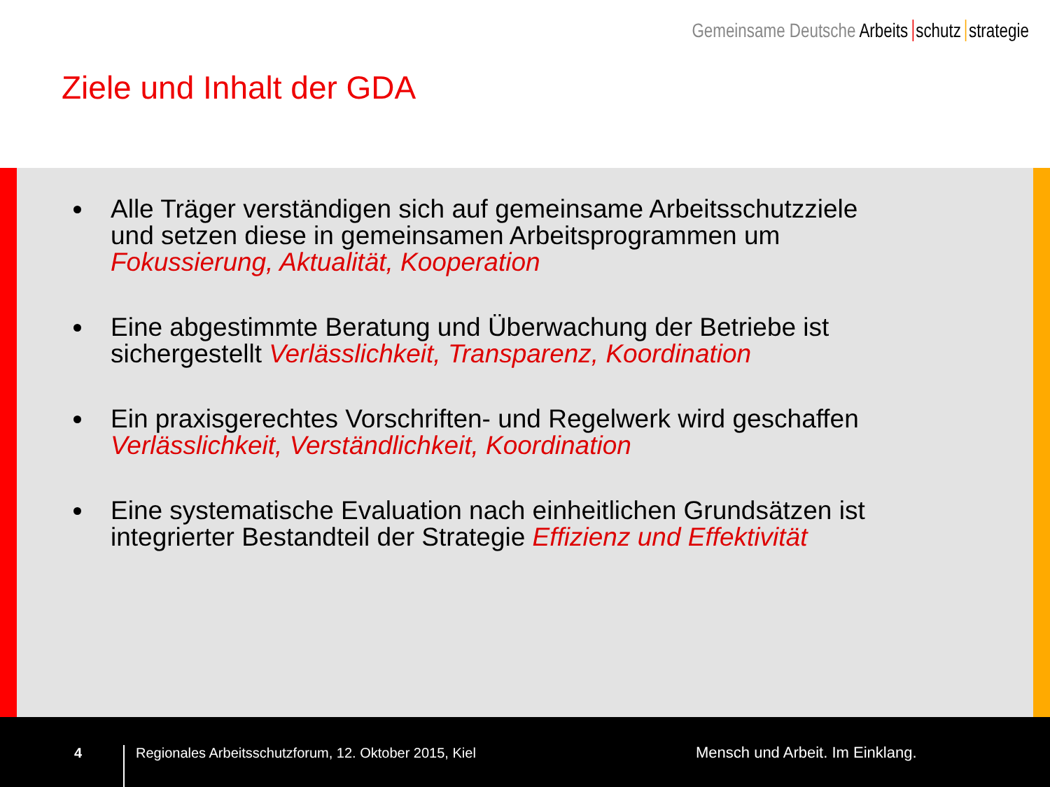Gemeinsame Deutsche Arbeits schutz strategie
Ziele und Inhalt der GDA
Alle Träger verständigen sich auf gemeinsame Arbeitsschutzziele und setzen diese in gemeinsamen Arbeitsprogrammen um Fokussierung, Aktualität, Kooperation
Eine abgestimmte Beratung und Überwachung der Betriebe ist sichergestellt Verlässlichkeit, Transparenz, Koordination
Ein praxisgerechtes Vorschriften- und Regelwerk wird geschaffen Verlässlichkeit, Verständlichkeit, Koordination
Eine systematische Evaluation nach einheitlichen Grundsätzen ist integrierter Bestandteil der Strategie Effizienz und Effektivität
4
Regionales Arbeitsschutzforum, 12. Oktober 2015, Kiel
Mensch und Arbeit. Im Einklang.